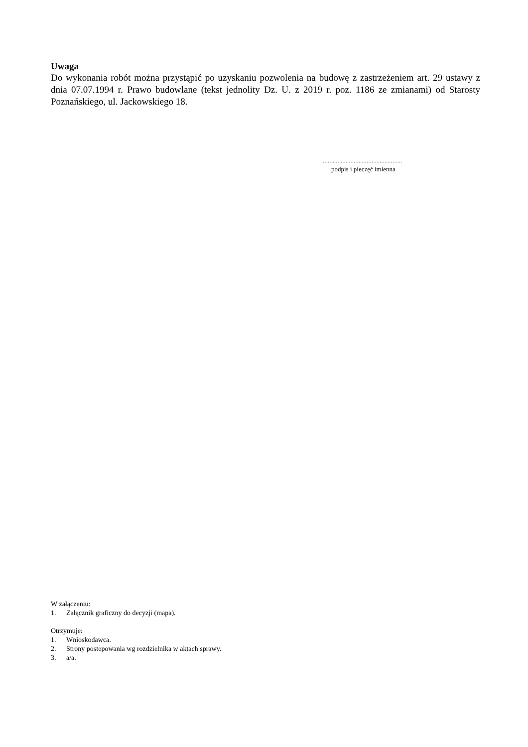Uwaga
Do wykonania robót można przystąpić po uzyskaniu pozwolenia na budowę z zastrzeżeniem art. 29 ustawy z dnia 07.07.1994 r. Prawo budowlane (tekst jednolity Dz. U. z 2019 r. poz. 1186 ze zmianami) od Starosty Poznańskiego, ul. Jackowskiego 18.
..................................................
podpis i pieczęć imienna
W załączeniu:
1. Załącznik graficzny do decyzji (mapa).
Otrzymuje:
1. Wnioskodawca.
2. Strony postepowania wg rozdzielnika w aktach sprawy.
3. a/a.